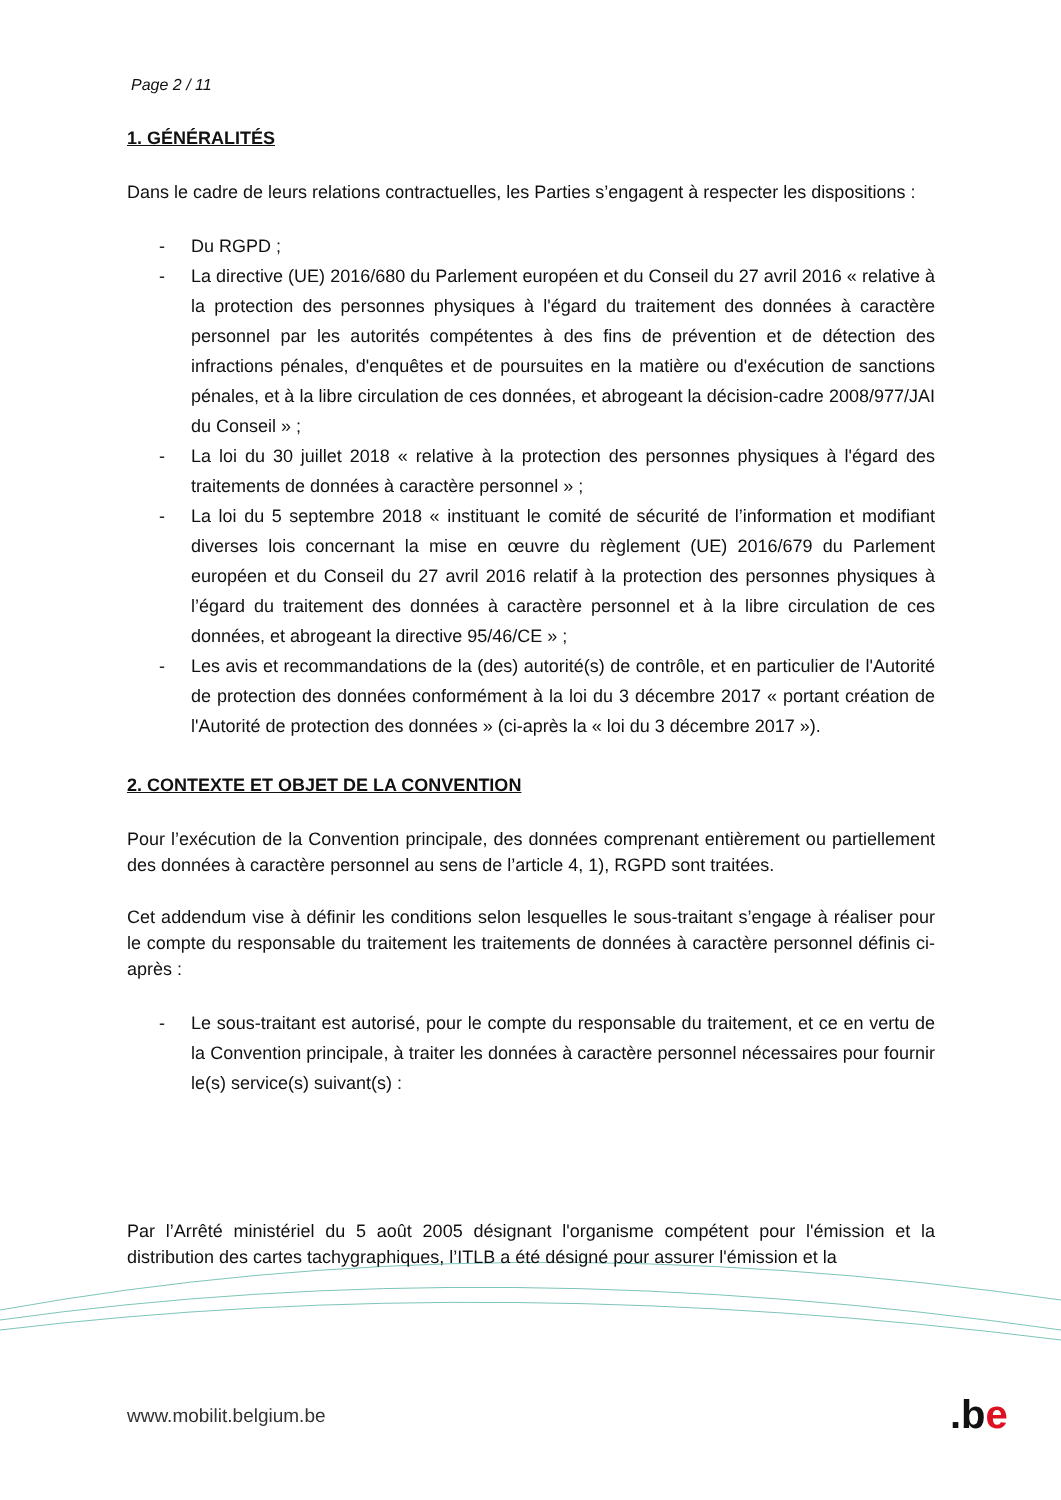Page 2 / 11
1. GÉNÉRALITÉS
Dans le cadre de leurs relations contractuelles, les Parties s’engagent à respecter les dispositions :
- Du RGPD ;
- La directive (UE) 2016/680 du Parlement européen et du Conseil du 27 avril 2016 « relative à la protection des personnes physiques à l'égard du traitement des données à caractère personnel par les autorités compétentes à des fins de prévention et de détection des infractions pénales, d'enquêtes et de poursuites en la matière ou d'exécution de sanctions pénales, et à la libre circulation de ces données, et abrogeant la décision-cadre 2008/977/JAI du Conseil » ;
- La loi du 30 juillet 2018 « relative à la protection des personnes physiques à l'égard des traitements de données à caractère personnel » ;
- La loi du 5 septembre 2018 « instituant le comité de sécurité de l’information et modifiant diverses lois concernant la mise en œuvre du règlement (UE) 2016/679 du Parlement européen et du Conseil du 27 avril 2016 relatif à la protection des personnes physiques à l’égard du traitement des données à caractère personnel et à la libre circulation de ces données, et abrogeant la directive 95/46/CE » ;
- Les avis et recommandations de la (des) autorité(s) de contrôle, et en particulier de l'Autorité de protection des données conformément à la loi du 3 décembre 2017 « portant création de l'Autorité de protection des données » (ci-après la « loi du 3 décembre 2017 »).
2. CONTEXTE ET OBJET DE LA CONVENTION
Pour l’exécution de la Convention principale, des données comprenant entièrement ou partiellement des données à caractère personnel au sens de l’article 4, 1), RGPD sont traitées.
Cet addendum vise à définir les conditions selon lesquelles le sous-traitant s’engage à réaliser pour le compte du responsable du traitement les traitements de données à caractère personnel définis ci-après :
- Le sous-traitant est autorisé, pour le compte du responsable du traitement, et ce en vertu de la Convention principale, à traiter les données à caractère personnel nécessaires pour fournir le(s) service(s) suivant(s) :
Par l’Arrêté ministériel du 5 août 2005 désignant l'organisme compétent pour l'émission et la distribution des cartes tachygraphiques, l’ITLB a été désigné pour assurer l'émission et la
www.mobilit.belgium.be .be